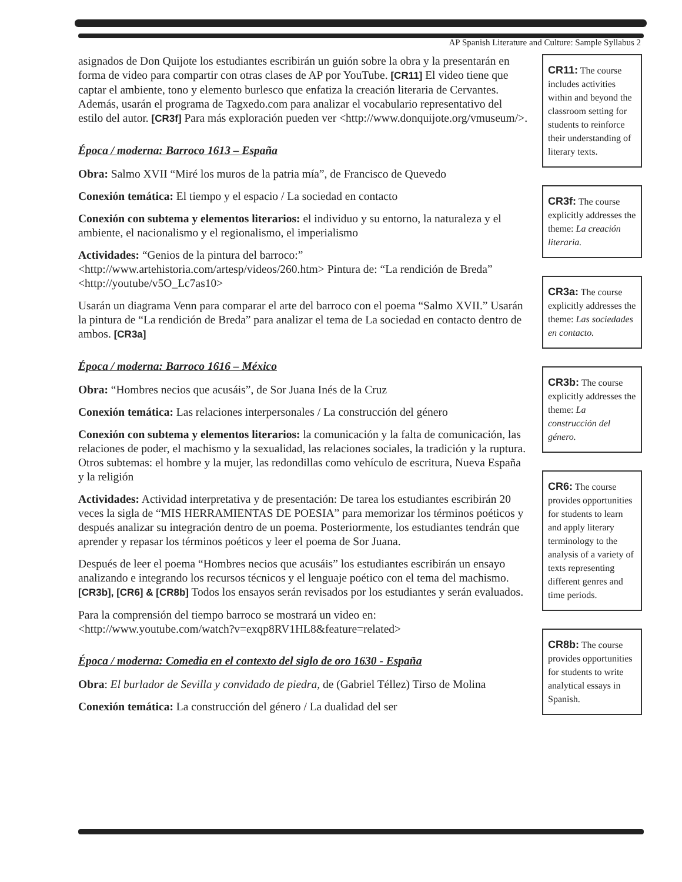AP Spanish Literature and Culture: Sample Syllabus 2
asignados de Don Quijote los estudiantes escribirán un guión sobre la obra y la presentarán en forma de video para compartir con otras clases de AP por YouTube. [CR11] El video tiene que captar el ambiente, tono y elemento burlesco que enfatiza la creación literaria de Cervantes. Además, usarán el programa de Tagxedo.com para analizar el vocabulario representativo del estilo del autor. [CR3f] Para más exploración pueden ver <http://www.donquijote.org/vmuseum/>.
Época / moderna: Barroco 1613 – España
Obra: Salmo XVII “Miré los muros de la patria mía”, de Francisco de Quevedo
Conexión temática: El tiempo y el espacio / La sociedad en contacto
Conexión con subtema y elementos literarios: el individuo y su entorno, la naturaleza y el ambiente, el nacionalismo y el regionalismo, el imperialismo
Actividades: “Genios de la pintura del barroco:” <http://www.artehistoria.com/artesp/videos/260.htm> Pintura de: “La rendición de Breda” <http://youtube/v5O_Lc7as10>
Usarán un diagrama Venn para comparar el arte del barroco con el poema “Salmo XVII.” Usarán la pintura de “La rendición de Breda” para analizar el tema de La sociedad en contacto dentro de ambos. [CR3a]
Época / moderna: Barroco 1616 – México
Obra: “Hombres necios que acusáis”, de Sor Juana Inés de la Cruz
Conexión temática: Las relaciones interpersonales / La construcción del género
Conexión con subtema y elementos literarios: la comunicación y la falta de comunicación, las relaciones de poder, el machismo y la sexualidad, las relaciones sociales, la tradición y la ruptura. Otros subtemas: el hombre y la mujer, las redondillas como vehículo de escritura, Nueva España y la religión
Actividades: Actividad interpretativa y de presentación: De tarea los estudiantes escribirán 20 veces la sigla de “MIS HERRAMIENTAS DE POESIA” para memorizar los términos poéticos y después analizar su integración dentro de un poema. Posteriormente, los estudiantes tendrán que aprender y repasar los términos poéticos y leer el poema de Sor Juana.
Después de leer el poema “Hombres necios que acusáis” los estudiantes escribirán un ensayo analizando e integrando los recursos técnicos y el lenguaje poético con el tema del machismo. [CR3b], [CR6] & [CR8b] Todos los ensayos serán revisados por los estudiantes y serán evaluados.
Para la comprensión del tiempo barroco se mostrará un video en: <http://www.youtube.com/watch?v=exqp8RV1HL8&feature=related>
Época / moderna: Comedia en el contexto del siglo de oro 1630 - España
Obra: El burlador de Sevilla y convidado de piedra, de (Gabriel Téllez) Tirso de Molina
Conexión temática: La construcción del género / La dualidad del ser
CR11: The course includes activities within and beyond the classroom setting for students to reinforce their understanding of literary texts.
CR3f: The course explicitly addresses the theme: La creación literaria.
CR3a: The course explicitly addresses the theme: Las sociedades en contacto.
CR3b: The course explicitly addresses the theme: La construcción del género.
CR6: The course provides opportunities for students to learn and apply literary terminology to the analysis of a variety of texts representing different genres and time periods.
CR8b: The course provides opportunities for students to write analytical essays in Spanish.